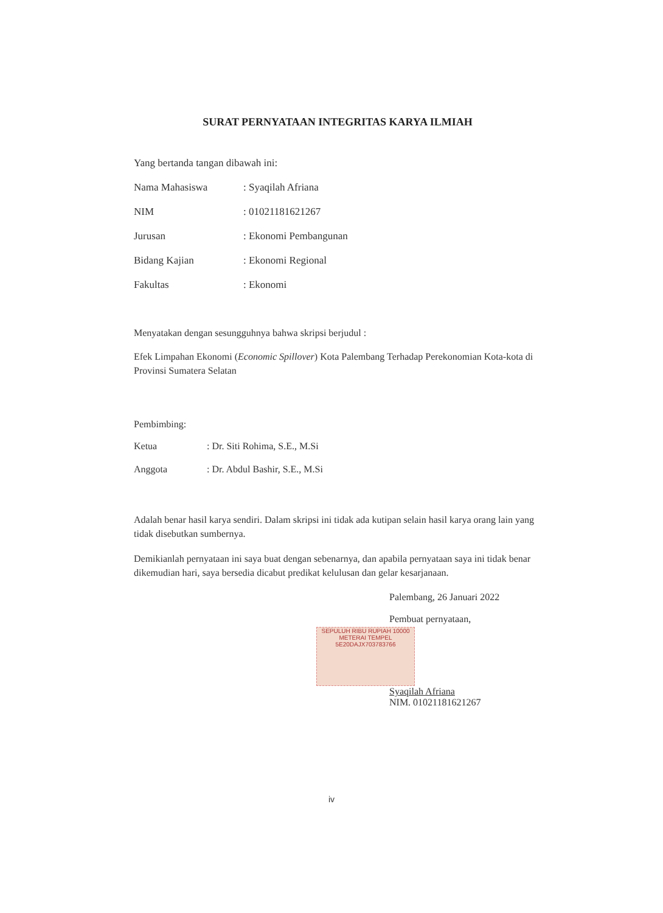SURAT PERNYATAAN INTEGRITAS KARYA ILMIAH
Yang bertanda tangan dibawah ini:
| Nama Mahasiswa | : Syaqilah Afriana |
| NIM | : 01021181621267 |
| Jurusan | : Ekonomi Pembangunan |
| Bidang Kajian | : Ekonomi Regional |
| Fakultas | : Ekonomi |
Menyatakan dengan sesungguhnya bahwa skripsi berjudul :
Efek Limpahan Ekonomi (Economic Spillover) Kota Palembang Terhadap Perekonomian Kota-kota di Provinsi Sumatera Selatan
Pembimbing:
| Ketua | : Dr. Siti Rohima, S.E., M.Si |
| Anggota | : Dr. Abdul Bashir, S.E., M.Si |
Adalah benar hasil karya sendiri. Dalam skripsi ini tidak ada kutipan selain hasil karya orang lain yang tidak disebutkan sumbernya.
Demikianlah pernyataan ini saya buat dengan sebenarnya, dan apabila pernyataan saya ini tidak benar dikemudian hari, saya bersedia dicabut predikat kelulusan dan gelar kesarjanaan.
Palembang, 26 Januari 2022
Pembuat pernyataan,
SEPULUH RIBU RUPIAH 10000
METERAI TEMPEL
5E20DAJX703783766
Syaqilah Afriana
NIM. 01021181621267
iv